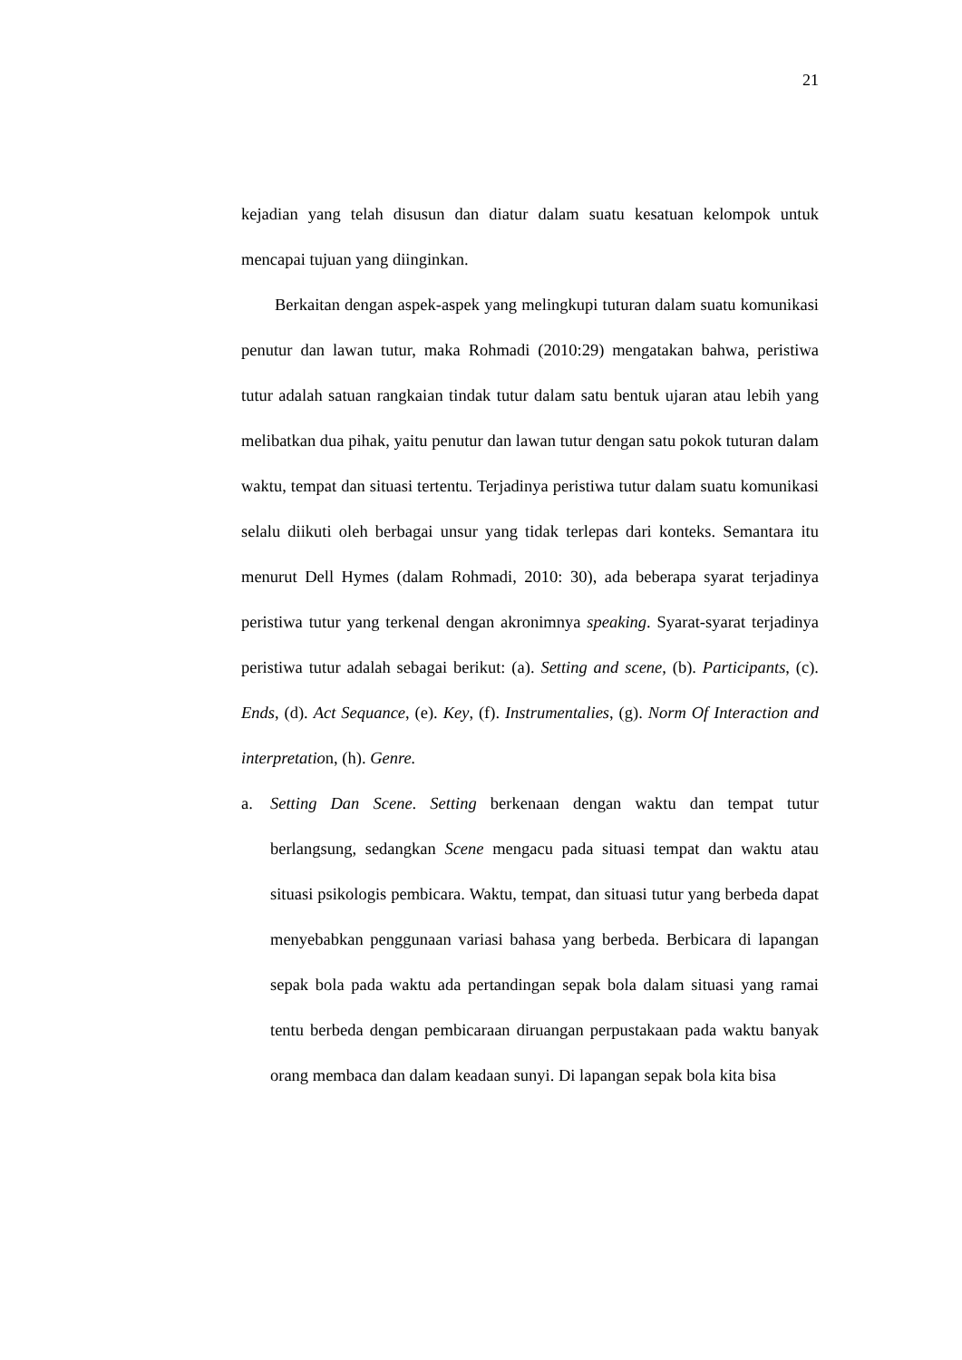21
kejadian yang telah disusun dan diatur dalam suatu kesatuan kelompok untuk mencapai tujuan yang diinginkan.
Berkaitan dengan aspek-aspek yang melingkupi tuturan dalam suatu komunikasi penutur dan lawan tutur, maka Rohmadi (2010:29) mengatakan bahwa, peristiwa tutur adalah satuan rangkaian tindak tutur dalam satu bentuk ujaran atau lebih yang melibatkan dua pihak, yaitu penutur dan lawan tutur dengan satu pokok tuturan dalam waktu, tempat dan situasi tertentu. Terjadinya peristiwa tutur dalam suatu komunikasi selalu diikuti oleh berbagai unsur yang tidak terlepas dari konteks. Semantara itu menurut Dell Hymes (dalam Rohmadi, 2010: 30), ada beberapa syarat terjadinya peristiwa tutur yang terkenal dengan akronimnya speaking. Syarat-syarat terjadinya peristiwa tutur adalah sebagai berikut: (a). Setting and scene, (b). Participants, (c). Ends, (d). Act Sequance, (e). Key, (f). Instrumentalies, (g). Norm Of Interaction and interpretation, (h). Genre.
a. Setting Dan Scene. Setting berkenaan dengan waktu dan tempat tutur berlangsung, sedangkan Scene mengacu pada situasi tempat dan waktu atau situasi psikologis pembicara. Waktu, tempat, dan situasi tutur yang berbeda dapat menyebabkan penggunaan variasi bahasa yang berbeda. Berbicara di lapangan sepak bola pada waktu ada pertandingan sepak bola dalam situasi yang ramai tentu berbeda dengan pembicaraan diruangan perpustakaan pada waktu banyak orang membaca dan dalam keadaan sunyi. Di lapangan sepak bola kita bisa